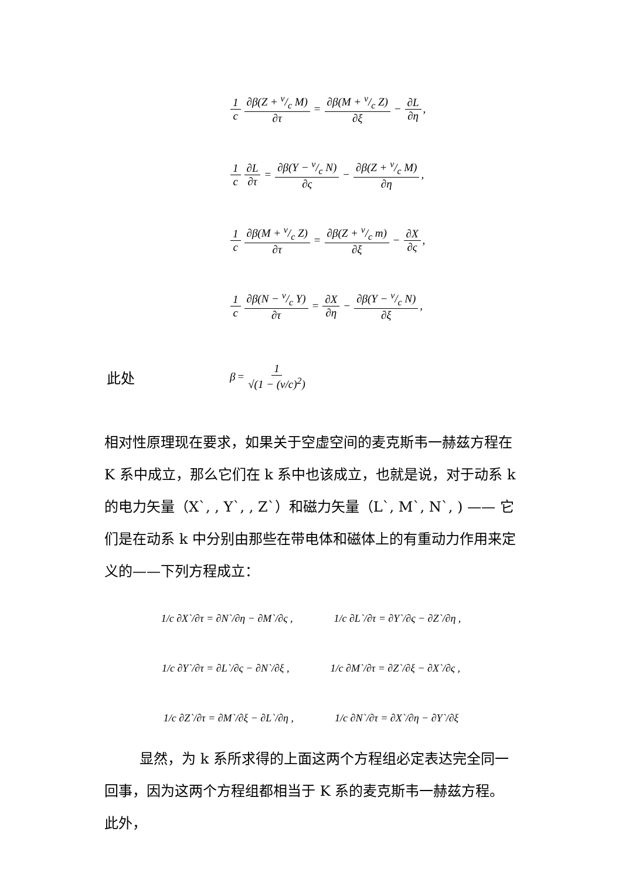1 c ∂β(Z + v/c M) ∂τ = ∂β(M + v/c Z) ∂ξ − ∂L ∂η,
1 c ∂L ∂τ = ∂β(Y − v/c N) ∂ς − ∂β(Z + v/c M) ∂η,
1 c ∂β(M + v/c Z) ∂τ = ∂β(Z + v/c m) ∂ξ − ∂X ∂ς,
1 c ∂β(N − v/c Y) ∂τ = ∂X ∂η − ∂β(Y − v/c N) ∂ξ,
此处 β = 1 √(1 − (v/c)<sup>2</sup>)
相对性原理现在要求，如果关于空虚空间的麦克斯韦一赫兹方程在 K 系中成立，那么它们在 k 系中也该成立，也就是说，对于动系 k 的电力矢量（X`, , Y`, , Z`）和磁力矢量（L`, M`, N`, ) —— 它们是在动系 k 中分别由那些在带电体和磁体上的有重动力作用来定义的——下列方程成立：
1/c ∂X`/∂τ = ∂N`/∂η − ∂M`/∂ς , 1/c ∂L`/∂τ = ∂Y`/∂ς − ∂Z`/∂η ,
1/c ∂Y`/∂τ = ∂L`/∂ς − ∂N`/∂ξ , 1/c ∂M`/∂τ = ∂Z`/∂ξ − ∂X`/∂ς ,
1/c ∂Z`/∂τ = ∂M`/∂ξ − ∂L`/∂η , 1/c ∂N`/∂τ = ∂X`/∂η − ∂Y`/∂ξ
显然，为 k 系所求得的上面这两个方程组必定表达完全同一回事，因为这两个方程组都相当于 K 系的麦克斯韦一赫兹方程。此外，